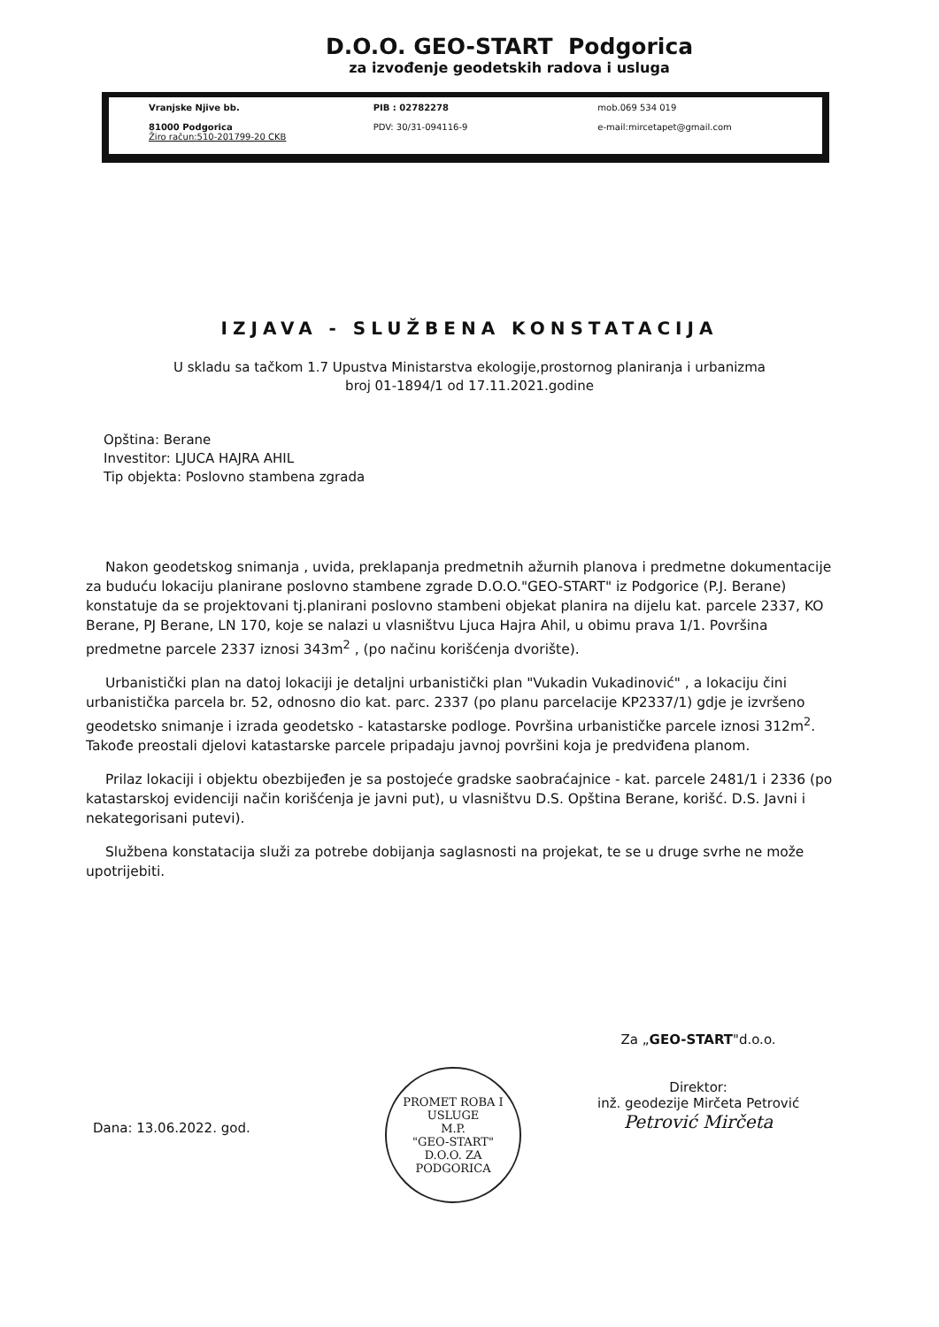D.O.O. GEO-START Podgorica
za izvođenje geodetskih radova i usluga
Vranjske Njive bb.
81000 Podgorica
Žiro račun:510-201799-20 CKB
PIB : 02782278
PDV: 30/31-094116-9
mob.069 534 019
e-mail:mircetapet@gmail.com
IZJAVA - SLUŽBENA KONSTATACIJA
U skladu sa tačkom 1.7 Upustva Ministarstva ekologije,prostornog planiranja i urbanizma
broj 01-1894/1 od 17.11.2021.godine
Opština: Berane
Investitor: LJUCA HAJRA AHIL
Tip objekta: Poslovno stambena zgrada
Nakon geodetskog snimanja , uvida, preklapanja predmetnih ažurnih planova i predmetne dokumentacije za buduću lokaciju planirane poslovno stambene zgrade D.O.O."GEO-START" iz Podgorice (P.J. Berane) konstatuje da se projektovani tj.planirani poslovno stambeni objekat planira na dijelu kat. parcele 2337, KO Berane, PJ Berane, LN 170, koje se nalazi u vlasništvu Ljuca Hajra Ahil, u obimu prava 1/1. Površina predmetne parcele 2337 iznosi 343m<sup>2</sup> , (po načinu korišćenja dvorište).
Urbanistički plan na datoj lokaciji je detaljni urbanistički plan "Vukadin Vukadinović" , a lokaciju čini urbanistička parcela br. 52, odnosno dio kat. parc. 2337 (po planu parcelacije KP2337/1) gdje je izvršeno geodetsko snimanje i izrada geodetsko - katastarske podloge. Površina urbanističke parcele iznosi 312m<sup>2</sup>. Takođe preostali djelovi katastarske parcele pripadaju javnoj površini koja je predviđena planom.
Prilaz lokaciji i objektu obezbijeđen je sa postojeće gradske saobraćajnice - kat. parcele 2481/1 i 2336 (po katastarskoj evidenciji način korišćenja je javni put), u vlasništvu D.S. Opština Berane, korišć. D.S. Javni i nekategorisani putevi).
Službena konstatacija služi za potrebe dobijanja saglasnosti na projekat, te se u druge svrhe ne može upotrijebiti.
Dana: 13.06.2022. god.
PROMET ROBA I USLUGE
M.P.
"GEO-START"
D.O.O. ZA
PODGORICA
Za „GEO-START"d.o.o.
Direktor:
inž. geodezije Mirčeta Petrović
Petrović Mirčeta